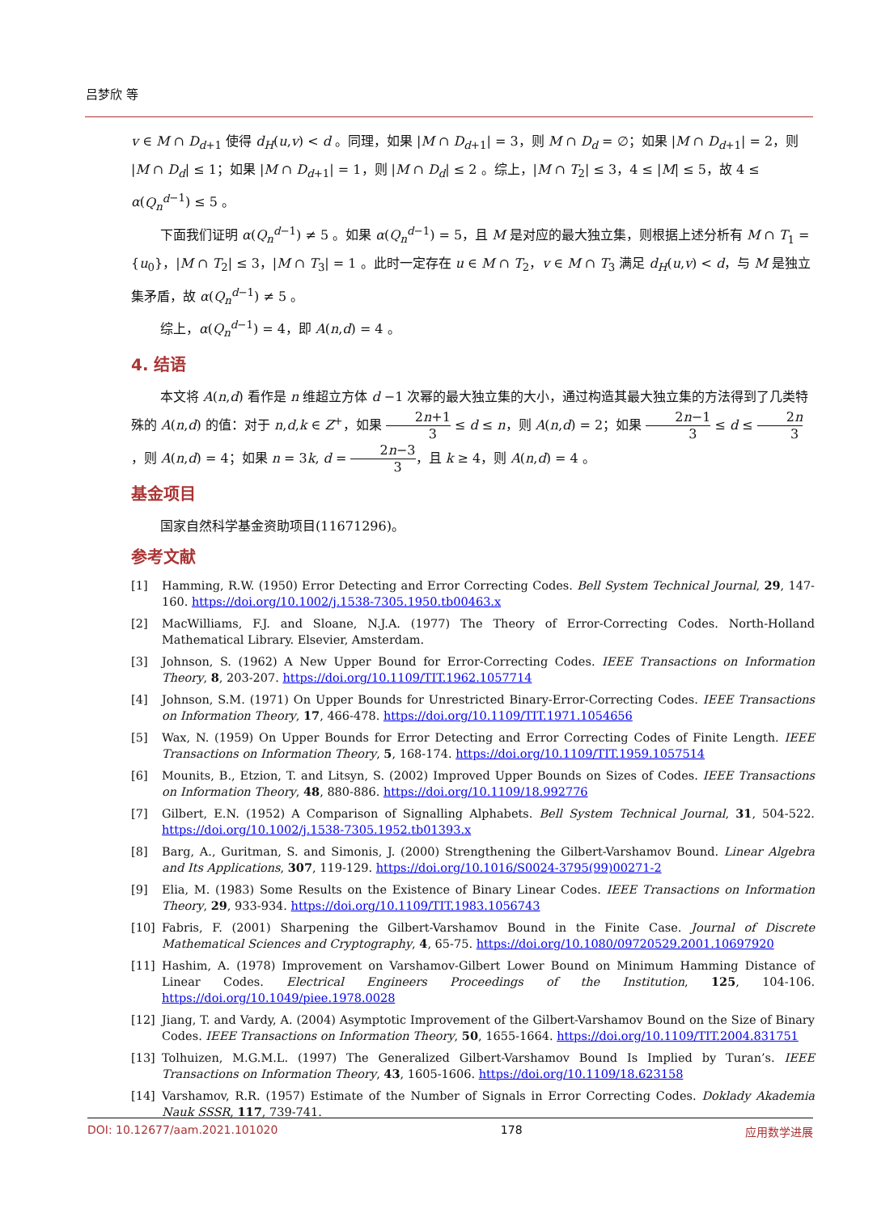吕梦欣 等
v ∈ M ∩ D<sub>d+1</sub> 使得 d<sub>H</sub>(u,v) < d 。同理，如果 |M ∩ D<sub>d+1</sub>| = 3，则 M ∩ D<sub>d</sub> = ∅；如果 |M ∩ D<sub>d+1</sub>| = 2，则 |M ∩ D<sub>d</sub>| ≤ 1；如果 |M ∩ D<sub>d+1</sub>| = 1，则 |M ∩ D<sub>d</sub>| ≤ 2 。综上，|M ∩ T<sub>2</sub>| ≤ 3，4 ≤ |M| ≤ 5，故 4 ≤ α(Q<sub>n</sub><sup>d</sup><sup>−1</sup>) ≤ 5 。
下面我们证明 α(Q<sub>n</sub><sup>d</sup><sup>−1</sup>) ≠ 5 。如果 α(Q<sub>n</sub><sup>d</sup><sup>−1</sup>) = 5，且 M 是对应的最大独立集，则根据上述分析有 M ∩ T<sub>1</sub> = {u<sub>0</sub>}，|M ∩ T<sub>2</sub>| ≤ 3，|M ∩ T<sub>3</sub>| = 1 。此时一定存在 u ∈ M ∩ T<sub>2</sub>，v ∈ M ∩ T<sub>3</sub> 满足 d<sub>H</sub>(u,v) < d，与 M 是独立集矛盾，故 α(Q<sub>n</sub><sup>d</sup><sup>−1</sup>) ≠ 5 。
综上，α(Q<sub>n</sub><sup>d</sup><sup>−1</sup>) = 4，即 A(n,d) = 4 。
4. 结语
本文将 A(n,d) 看作是 n 维超立方体 d −1 次幂的最大独立集的大小，通过构造其最大独立集的方法得到了几类特殊的 A(n,d) 的值：对于 n,d,k ∈ Z<sup>+</sup>，如果 2n+1 3 ≤ d ≤ n，则 A(n,d) = 2；如果 2n−1 3 ≤ d ≤ 2n 3，则 A(n,d) = 4；如果 n = 3k, d = 2n−3 3，且 k ≥ 4，则 A(n,d) = 4 。
基金项目
国家自然科学基金资助项目(11671296)。
参考文献
[1] Hamming, R.W. (1950) Error Detecting and Error Correcting Codes. Bell System Technical Journal, 29, 147-160. https://doi.org/10.1002/j.1538-7305.1950.tb00463.x
[2] MacWilliams, F.J. and Sloane, N.J.A. (1977) The Theory of Error-Correcting Codes. North-Holland Mathematical Library. Elsevier, Amsterdam.
[3] Johnson, S. (1962) A New Upper Bound for Error-Correcting Codes. IEEE Transactions on Information Theory, 8, 203-207. https://doi.org/10.1109/TIT.1962.1057714
[4] Johnson, S.M. (1971) On Upper Bounds for Unrestricted Binary-Error-Correcting Codes. IEEE Transactions on Information Theory, 17, 466-478. https://doi.org/10.1109/TIT.1971.1054656
[5] Wax, N. (1959) On Upper Bounds for Error Detecting and Error Correcting Codes of Finite Length. IEEE Transactions on Information Theory, 5, 168-174. https://doi.org/10.1109/TIT.1959.1057514
[6] Mounits, B., Etzion, T. and Litsyn, S. (2002) Improved Upper Bounds on Sizes of Codes. IEEE Transactions on Information Theory, 48, 880-886. https://doi.org/10.1109/18.992776
[7] Gilbert, E.N. (1952) A Comparison of Signalling Alphabets. Bell System Technical Journal, 31, 504-522. https://doi.org/10.1002/j.1538-7305.1952.tb01393.x
[8] Barg, A., Guritman, S. and Simonis, J. (2000) Strengthening the Gilbert-Varshamov Bound. Linear Algebra and Its Applications, 307, 119-129. https://doi.org/10.1016/S0024-3795(99)00271-2
[9] Elia, M. (1983) Some Results on the Existence of Binary Linear Codes. IEEE Transactions on Information Theory, 29, 933-934. https://doi.org/10.1109/TIT.1983.1056743
[10] Fabris, F. (2001) Sharpening the Gilbert-Varshamov Bound in the Finite Case. Journal of Discrete Mathematical Sciences and Cryptography, 4, 65-75. https://doi.org/10.1080/09720529.2001.10697920
[11] Hashim, A. (1978) Improvement on Varshamov-Gilbert Lower Bound on Minimum Hamming Distance of Linear Codes. Electrical Engineers Proceedings of the Institution, 125, 104-106. https://doi.org/10.1049/piee.1978.0028
[12] Jiang, T. and Vardy, A. (2004) Asymptotic Improvement of the Gilbert-Varshamov Bound on the Size of Binary Codes. IEEE Transactions on Information Theory, 50, 1655-1664. https://doi.org/10.1109/TIT.2004.831751
[13] Tolhuizen, M.G.M.L. (1997) The Generalized Gilbert-Varshamov Bound Is Implied by Turan’s. IEEE Transactions on Information Theory, 43, 1605-1606. https://doi.org/10.1109/18.623158
[14] Varshamov, R.R. (1957) Estimate of the Number of Signals in Error Correcting Codes. Doklady Akademia Nauk SSSR, 117, 739-741.
DOI: 10.12677/aam.2021.101020 178 应用数学进展